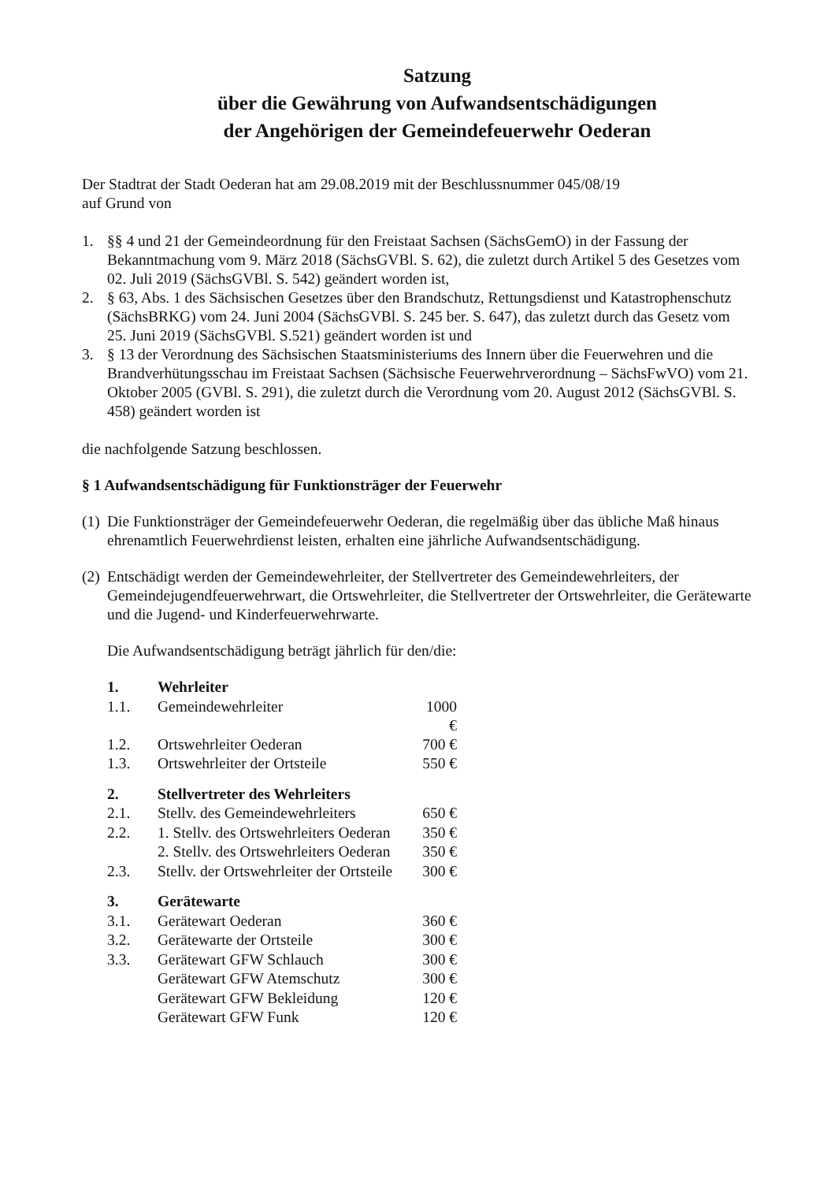Satzung
über die Gewährung von Aufwandsentschädigungen
der Angehörigen der Gemeindefeuerwehr Oederan
Der Stadtrat der Stadt Oederan hat am 29.08.2019 mit der Beschlussnummer 045/08/19
auf Grund von
1. §§ 4 und 21 der Gemeindeordnung für den Freistaat Sachsen (SächsGemO) in der Fassung der Bekanntmachung vom 9. März 2018 (SächsGVBl. S. 62), die zuletzt durch Artikel 5 des Gesetzes vom 02. Juli 2019 (SächsGVBl. S. 542) geändert worden ist,
2. § 63, Abs. 1 des Sächsischen Gesetzes über den Brandschutz, Rettungsdienst und Katastrophenschutz (SächsBRKG) vom 24. Juni 2004 (SächsGVBl. S. 245 ber. S. 647), das zuletzt durch das Gesetz vom 25. Juni 2019 (SächsGVBl. S.521) geändert worden ist und
3. § 13 der Verordnung des Sächsischen Staatsministeriums des Innern über die Feuerwehren und die Brandverhütungsschau im Freistaat Sachsen (Sächsische Feuerwehrverordnung – SächsFwVO) vom 21. Oktober 2005 (GVBl. S. 291), die zuletzt durch die Verordnung vom 20. August 2012 (SächsGVBl. S. 458) geändert worden ist
die nachfolgende Satzung beschlossen.
§ 1 Aufwandsentschädigung für Funktionsträger der Feuerwehr
(1) Die Funktionsträger der Gemeindefeuerwehr Oederan, die regelmäßig über das übliche Maß hinaus ehrenamtlich Feuerwehrdienst leisten, erhalten eine jährliche Aufwandsentschädigung.
(2) Entschädigt werden der Gemeindewehrleiter, der Stellvertreter des Gemeindewehrleiters, der Gemeindejugendfeuerwehrwart, die Ortswehrleiter, die Stellvertreter der Ortswehrleiter, die Gerätewarte und die Jugend- und Kinderfeuerwehrwarte.
Die Aufwandsentschädigung beträgt jährlich für den/die:
| 1. | Wehrleiter | |
| 1.1. | Gemeindewehrleiter | 1000 € |
| 1.2. | Ortswehrleiter Oederan | 700 € |
| 1.3. | Ortswehrleiter der Ortsteile | 550 € |
| 2. | Stellvertreter des Wehrleiters | |
| 2.1. | Stellv. des Gemeindewehrleiters | 650 € |
| 2.2. | 1. Stellv. des Ortswehrleiters Oederan | 350 € |
| | 2. Stellv. des Ortswehrleiters Oederan | 350 € |
| 2.3. | Stellv. der Ortswehrleiter der Ortsteile | 300 € |
| 3. | Gerätewarte | |
| 3.1. | Gerätewart Oederan | 360 € |
| 3.2. | Gerätewarte der Ortsteile | 300 € |
| 3.3. | Gerätewart GFW Schlauch | 300 € |
| | Gerätewart GFW Atemschutz | 300 € |
| | Gerätewart GFW Bekleidung | 120 € |
| | Gerätewart GFW Funk | 120 € |